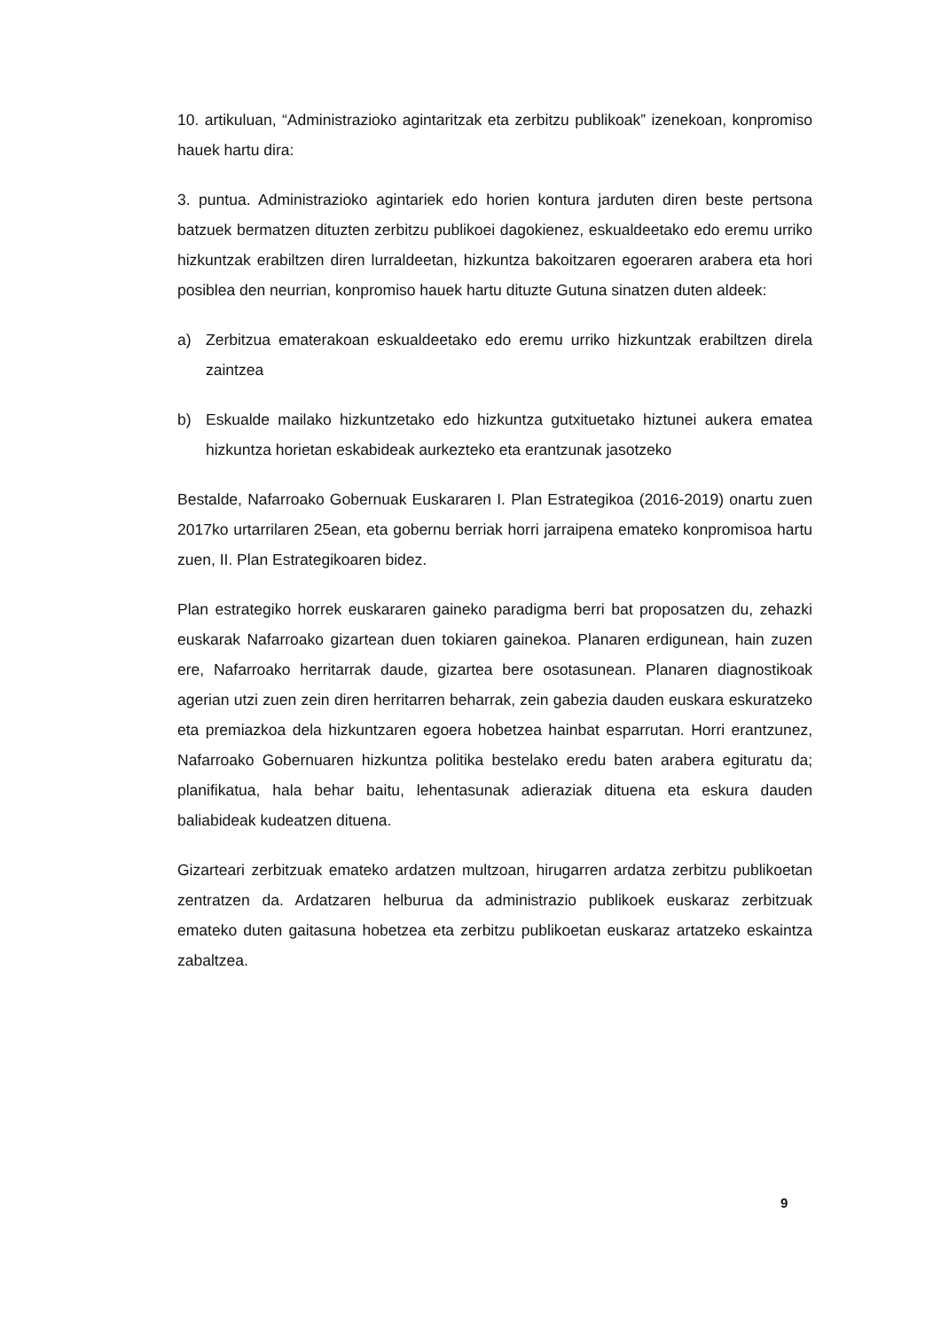10. artikuluan, “Administrazioko agintaritzak eta zerbitzu publikoak” izenekoan, konpromiso hauek hartu dira:
3. puntua. Administrazioko agintariek edo horien kontura jarduten diren beste pertsona batzuek bermatzen dituzten zerbitzu publikoei dagokienez, eskualdeetako edo eremu urriko hizkuntzak erabiltzen diren lurraldeetan, hizkuntza bakoitzaren egoeraren arabera eta hori posiblea den neurrian, konpromiso hauek hartu dituzte Gutuna sinatzen duten aldeek:
a) Zerbitzua ematerakoan eskualdeetako edo eremu urriko hizkuntzak erabiltzen direla zaintzea
b) Eskualde mailako hizkuntzetako edo hizkuntza gutxituetako hiztunei aukera ematea hizkuntza horietan eskabideak aurkezteko eta erantzunak jasotzeko
Bestalde, Nafarroako Gobernuak Euskararen I. Plan Estrategikoa (2016-2019) onartu zuen 2017ko urtarrilaren 25ean, eta gobernu berriak horri jarraipena emateko konpromisoa hartu zuen, II. Plan Estrategikoaren bidez.
Plan estrategiko horrek euskararen gaineko paradigma berri bat proposatzen du, zehazki euskarak Nafarroako gizartean duen tokiaren gainekoa. Planaren erdigunean, hain zuzen ere, Nafarroako herritarrak daude, gizartea bere osotasunean. Planaren diagnostikoak agerian utzi zuen zein diren herritarren beharrak, zein gabezia dauden euskara eskuratzeko eta premiazkoa dela hizkuntzaren egoera hobetzea hainbat esparrutan. Horri erantzunez, Nafarroako Gobernuaren hizkuntza politika bestelako eredu baten arabera egituratu da; planifikatua, hala behar baitu, lehentasunak adieraziak dituena eta eskura dauden baliabideak kudeatzen dituena.
Gizarteari zerbitzuak emateko ardatzen multzoan, hirugarren ardatza zerbitzu publikoetan zentratzen da. Ardatzaren helburua da administrazio publikoek euskaraz zerbitzuak emateko duten gaitasuna hobetzea eta zerbitzu publikoetan euskaraz artatzeko eskaintza zabaltzea.
9